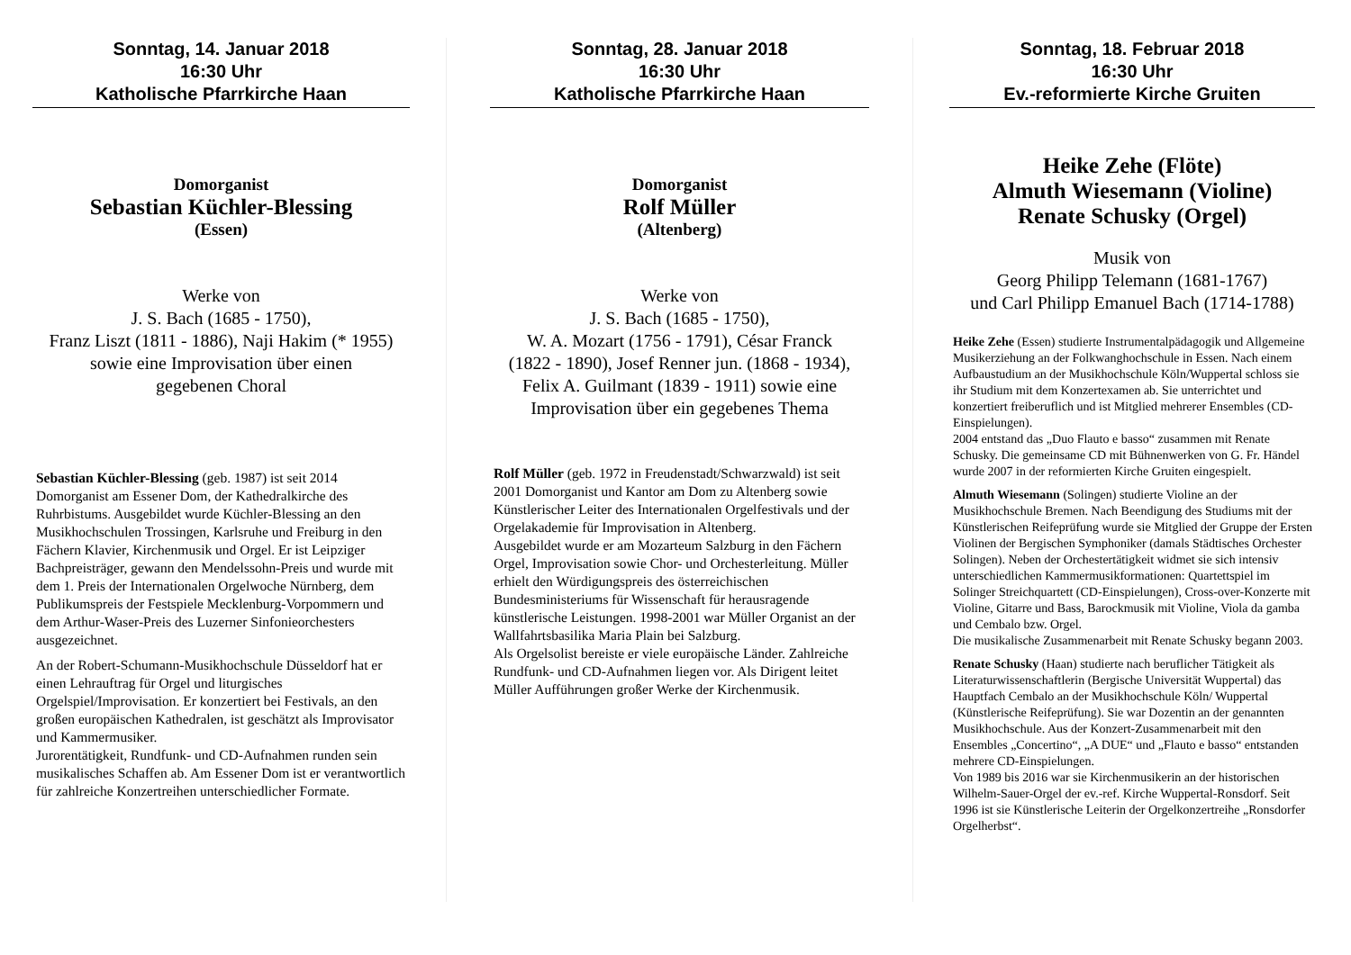Sonntag, 14. Januar 2018
16:30 Uhr
Katholische Pfarrkirche Haan
Domorganist
Sebastian Küchler-Blessing
(Essen)
Werke von
J. S. Bach (1685 - 1750),
Franz Liszt (1811 - 1886), Naji Hakim (* 1955)
sowie eine Improvisation über einen
gegebenen Choral
Sebastian Küchler-Blessing (geb. 1987) ist seit 2014 Domorganist am Essener Dom, der Kathedralkirche des Ruhrbistums. Ausgebildet wurde Küchler-Blessing an den Musikhochschulen Trossingen, Karlsruhe und Freiburg in den Fächern Klavier, Kirchenmusik und Orgel. Er ist Leipziger Bachpreisträger, gewann den Mendelssohn-Preis und wurde mit dem 1. Preis der Internationalen Orgelwoche Nürnberg, dem Publikumspreis der Festspiele Mecklenburg-Vorpommern und dem Arthur-Waser-Preis des Luzerner Sinfonieorchesters ausgezeichnet.
An der Robert-Schumann-Musikhochschule Düsseldorf hat er einen Lehrauftrag für Orgel und liturgisches Orgelspiel/Improvisation. Er konzertiert bei Festivals, an den großen europäischen Kathedralen, ist geschätzt als Improvisator und Kammermusiker.
Jurorentätigkeit, Rundfunk- und CD-Aufnahmen runden sein musikalisches Schaffen ab. Am Essener Dom ist er verantwortlich für zahlreiche Konzertreihen unterschiedlicher Formate.
Sonntag, 28. Januar 2018
16:30 Uhr
Katholische Pfarrkirche Haan
Domorganist
Rolf Müller
(Altenberg)
Werke von
J. S. Bach (1685 - 1750),
W. A. Mozart (1756 - 1791), César Franck
(1822 - 1890), Josef Renner jun. (1868 - 1934),
Felix A. Guilmant (1839 - 1911) sowie eine
Improvisation über ein gegebenes Thema
Rolf Müller (geb. 1972 in Freudenstadt/Schwarzwald) ist seit 2001 Domorganist und Kantor am Dom zu Altenberg sowie Künstlerischer Leiter des Internationalen Orgelfestivals und der Orgelakademie für Improvisation in Altenberg.
Ausgebildet wurde er am Mozarteum Salzburg in den Fächern Orgel, Improvisation sowie Chor- und Orchesterleitung. Müller erhielt den Würdigungspreis des österreichischen Bundesministeriums für Wissenschaft für herausragende künstlerische Leistungen. 1998-2001 war Müller Organist an der Wallfahrtsbasilika Maria Plain bei Salzburg.
Als Orgelsolist bereiste er viele europäische Länder. Zahlreiche Rundfunk- und CD-Aufnahmen liegen vor. Als Dirigent leitet Müller Aufführungen großer Werke der Kirchenmusik.
Sonntag, 18. Februar 2018
16:30 Uhr
Ev.-reformierte Kirche Gruiten
Heike Zehe (Flöte)
Almuth Wiesemann (Violine)
Renate Schusky (Orgel)
Musik von
Georg Philipp Telemann (1681-1767)
und Carl Philipp Emanuel Bach (1714-1788)
Heike Zehe (Essen) studierte Instrumentalpädagogik und Allgemeine Musikerziehung an der Folkwanghochschule in Essen. Nach einem Aufbaustudium an der Musikhochschule Köln/Wuppertal schloss sie ihr Studium mit dem Konzertexamen ab. Sie unterrichtet und konzertiert freiberuflich und ist Mitglied mehrerer Ensembles (CD-Einspielungen).
2004 entstand das „Duo Flauto e basso“ zusammen mit Renate Schusky. Die gemeinsame CD mit Bühnenwerken von G. Fr. Händel wurde 2007 in der reformierten Kirche Gruiten eingespielt.
Almuth Wiesemann (Solingen) studierte Violine an der Musikhochschule Bremen. Nach Beendigung des Studiums mit der Künstlerischen Reifeprüfung wurde sie Mitglied der Gruppe der Ersten Violinen der Bergischen Symphoniker (damals Städtisches Orchester Solingen). Neben der Orchestertätigkeit widmet sie sich intensiv unterschiedlichen Kammermusikformationen: Quartettspiel im Solinger Streichquartett (CD-Einspielungen), Cross-over-Konzerte mit Violine, Gitarre und Bass, Barockmusik mit Violine, Viola da gamba und Cembalo bzw. Orgel.
Die musikalische Zusammenarbeit mit Renate Schusky begann 2003.
Renate Schusky (Haan) studierte nach beruflicher Tätigkeit als Literaturwissenschaftlerin (Bergische Universität Wuppertal) das Hauptfach Cembalo an der Musikhochschule Köln/ Wuppertal (Künstlerische Reifeprüfung). Sie war Dozentin an der genannten Musikhochschule. Aus der Konzert-Zusammenarbeit mit den Ensembles „Concertino“, „A DUE“ und „Flauto e basso“ entstanden mehrere CD-Einspielungen.
Von 1989 bis 2016 war sie Kirchenmusikerin an der historischen Wilhelm-Sauer-Orgel der ev.-ref. Kirche Wuppertal-Ronsdorf. Seit 1996 ist sie Künstlerische Leiterin der Orgelkonzertreihe „Ronsdorfer Orgelherbst“.